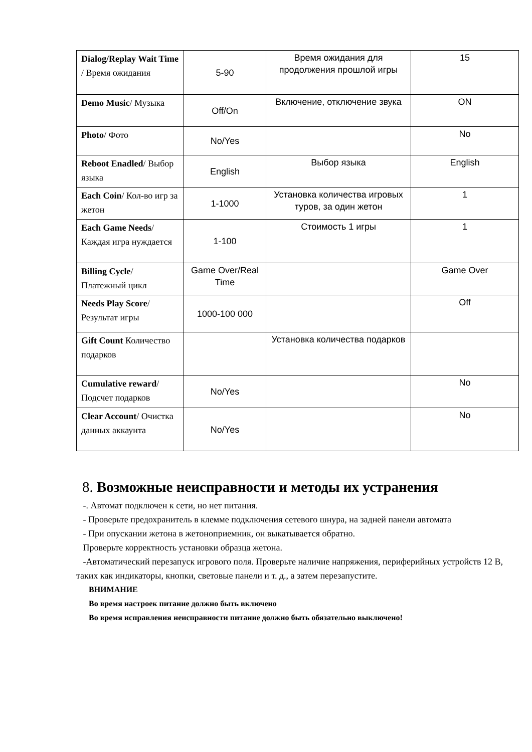| Dialog/Replay Wait Time / Время ожидания | 5-90 | Время ожидания для продолжения прошлой игры | 15 |
| Demo Music / Музыка | Off/On | Включение, отключение звука | ON |
| Photo / Фото | No/Yes | | No |
| Reboot Enadled / Выбор языка | English | Выбор языка | English |
| Each Coin / Кол-во игр за жетон | 1-1000 | Установка количества игровых туров, за один жетон | 1 |
| Each Game Needs / Каждая игра нуждается | 1-100 | Стоимость 1 игры | 1 |
| Billing Cycle / Платежный цикл | Game Over/Real Time | | Game Over |
| Needs Play Score / Результат игры | 1000-100 000 | | Off |
| Gift Count Количество подарков | | Установка количества подарков | |
| Cumulative reward / Подсчет подарков | No/Yes | | No |
| Clear Account / Очистка данных аккаунта | No/Yes | | No |
8. Возможные неисправности и методы их устранения
-. Автомат подключен к сети, но нет питания.
- Проверьте предохранитель в клемме подключения сетевого шнура, на задней панели автомата
- При опускании жетона в жетоноприемник, он выкатывается обратно.
Проверьте корректность установки образца жетона.
-Автоматический перезапуск игрового поля. Проверьте наличие напряжения, периферийных устройств 12 В, таких как индикаторы, кнопки, световые панели и т. д., а затем перезапустите.
ВНИМАНИЕ
Во время настроек питание должно быть включено
Во время исправления неисправности питание должно быть обязательно выключено!